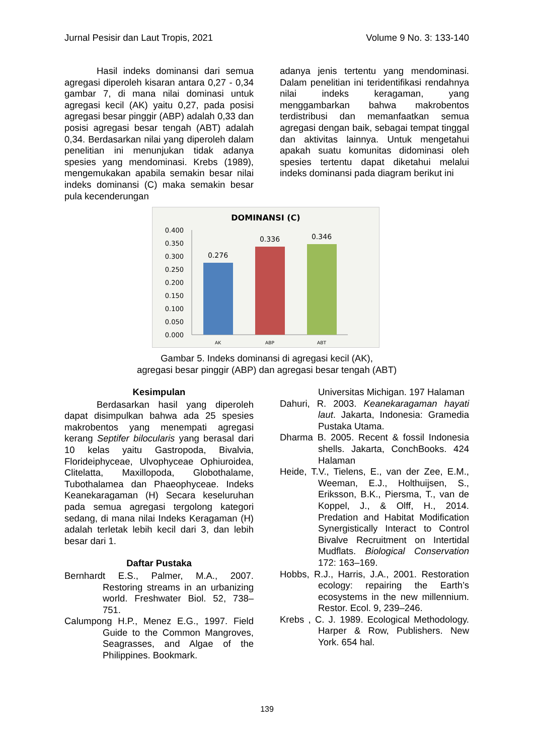Jurnal Pesisir dan Laut Tropis, 2021 Volume 9 No. 3: 133-140
Hasil indeks dominansi dari semua agregasi diperoleh kisaran antara 0,27 - 0,34 gambar 7, di mana nilai dominasi untuk agregasi kecil (AK) yaitu 0,27, pada posisi agregasi besar pinggir (ABP) adalah 0,33 dan posisi agregasi besar tengah (ABT) adalah 0,34. Berdasarkan nilai yang diperoleh dalam penelitian ini menunjukan tidak adanya spesies yang mendominasi. Krebs (1989), mengemukakan apabila semakin besar nilai indeks dominansi (C) maka semakin besar pula kecenderungan
adanya jenis tertentu yang mendominasi. Dalam penelitian ini teridentifikasi rendahnya nilai indeks keragaman, yang menggambarkan bahwa makrobentos terdistribusi dan memanfaatkan semua agregasi dengan baik, sebagai tempat tinggal dan aktivitas lainnya. Untuk mengetahui apakah suatu komunitas didominasi oleh spesies tertentu dapat diketahui melalui indeks dominansi pada diagram berikut ini
DOMINANSI (C)
0.400
0.350
0.300
0.250
0.200
0.150
0.100
0.050
0.000
0.276
0.336
0.346
AK
ABP
ABT
Gambar 5. Indeks dominansi di agregasi kecil (AK),
agregasi besar pinggir (ABP) dan agregasi besar tengah (ABT)
Kesimpulan
Berdasarkan hasil yang diperoleh dapat disimpulkan bahwa ada 25 spesies makrobentos yang menempati agregasi kerang Septifer bilocularis yang berasal dari 10 kelas yaitu Gastropoda, Bivalvia, Florideiphyceae, Ulvophyceae Ophiuroidea, Clitelatta, Maxillopoda, Globothalame, Tubothalamea dan Phaeophyceae. Indeks Keanekaragaman (H) Secara keseluruhan pada semua agregasi tergolong kategori sedang, di mana nilai Indeks Keragaman (H) adalah terletak lebih kecil dari 3, dan lebih besar dari 1.
Daftar Pustaka
Bernhardt E.S., Palmer, M.A., 2007. Restoring streams in an urbanizing world. Freshwater Biol. 52, 738–751.
Calumpong H.P., Menez E.G., 1997. Field Guide to the Common Mangroves, Seagrasses, and Algae of the Philippines. Bookmark.
Universitas Michigan. 197 Halaman
Dahuri, R. 2003. Keanekaragaman hayati laut. Jakarta, Indonesia: Gramedia Pustaka Utama.
Dharma B. 2005. Recent & fossil Indonesia shells. Jakarta, ConchBooks. 424 Halaman
Heide, T.V., Tielens, E., van der Zee, E.M., Weeman, E.J., Holthuijsen, S., Eriksson, B.K., Piersma, T., van de Koppel, J., & Olff, H., 2014. Predation and Habitat Modification Synergistically Interact to Control Bivalve Recruitment on Intertidal Mudflats. Biological Conservation 172: 163–169.
Hobbs, R.J., Harris, J.A., 2001. Restoration ecology: repairing the Earth’s ecosystems in the new millennium. Restor. Ecol. 9, 239–246.
Krebs , C. J. 1989. Ecological Methodology. Harper & Row, Publishers. New York. 654 hal.
139